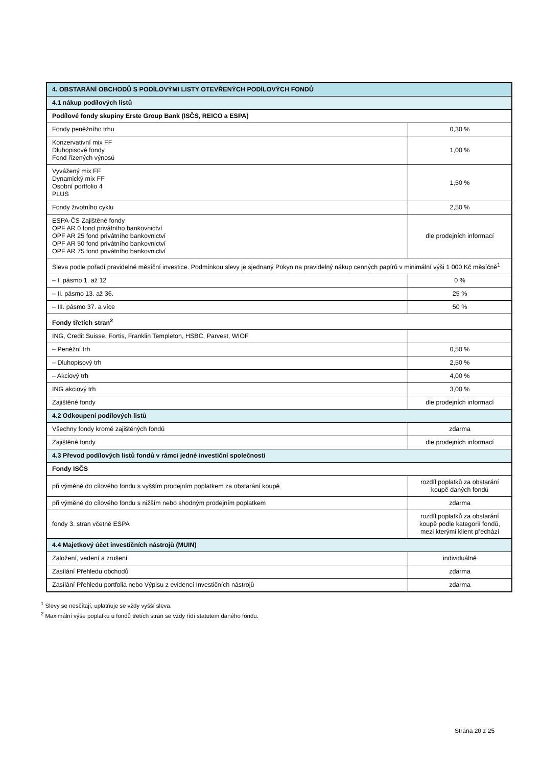| 4. OBSTARÁNÍ OBCHODŮ S PODÍLOVÝMI LISTY OTEVŘENÝCH PODÍLOVÝCH FONDŮ | |
| 4.1 nákup podílových listů | |
| Podílové fondy skupiny Erste Group Bank (ISČS, REICO a ESPA) | |
| Fondy peněžního trhu | 0,30 % |
| Konzervativní mix FF Dluhopisové fondy Fond řízených výnosů | 1,00 % |
| Vyvážený mix FF Dynamický mix FF Osobní portfolio 4 PLUS | 1,50 % |
| Fondy životního cyklu | 2,50 % |
| ESPA-ČS Zajištěné fondy OPF AR 0 fond privátního bankovnictví OPF AR 25 fond privátního bankovnictví OPF AR 50 fond privátního bankovnictví OPF AR 75 fond privátního bankovnictví | dle prodejních informací |
| Sleva podle pořadí pravidelné měsíční investice. Podmínkou slevy je sjednaný Pokyn na pravidelný nákup cenných papírů v minimální výši 1 000 Kč měsíčně<sup>1</sup> | |
| – I. pásmo 1. až 12 | 0 % |
| – II. pásmo 13. až 36. | 25 % |
| – III. pásmo 37. a více | 50 % |
| Fondy třetích stran<sup>2</sup> | |
| ING, Credit Suisse, Fortis, Franklin Templeton, HSBC, Parvest, WIOF | |
| – Peněžní trh | 0,50 % |
| – Dluhopisový trh | 2,50 % |
| – Akciový trh | 4,00 % |
| ING akciový trh | 3,00 % |
| Zajištěné fondy | dle prodejních informací |
| 4.2 Odkoupení podílových listů | |
| Všechny fondy kromě zajištěných fondů | zdarma |
| Zajištěné fondy | dle prodejních informací |
| 4.3 Převod podílových listů fondů v rámci jedné investiční společnosti | |
| Fondy ISČS | |
| při výměně do cílového fondu s vyšším prodejním poplatkem za obstarání koupě | rozdíl poplatků za obstarání koupě daných fondů |
| při výměně do cílového fondu s nižším nebo shodným prodejním poplatkem | zdarma |
| fondy 3. stran včetně ESPA | rozdíl poplatků za obstarání koupě podle kategorií fondů, mezi kterými klient přechází |
| 4.4 Majetkový účet investičních nástrojů (MUIN) | |
| Založení, vedení a zrušení | individuálně |
| Zasílání Přehledu obchodů | zdarma |
| Zasílání Přehledu portfolia nebo Výpisu z evidencí Investičních nástrojů | zdarma |
<sup>1</sup> Slevy se nesčítají, uplatňuje se vždy vyšší sleva.
<sup>2</sup> Maximální výše poplatku u fondů třetích stran se vždy řídí statutem daného fondu.
Strana 20 z 25